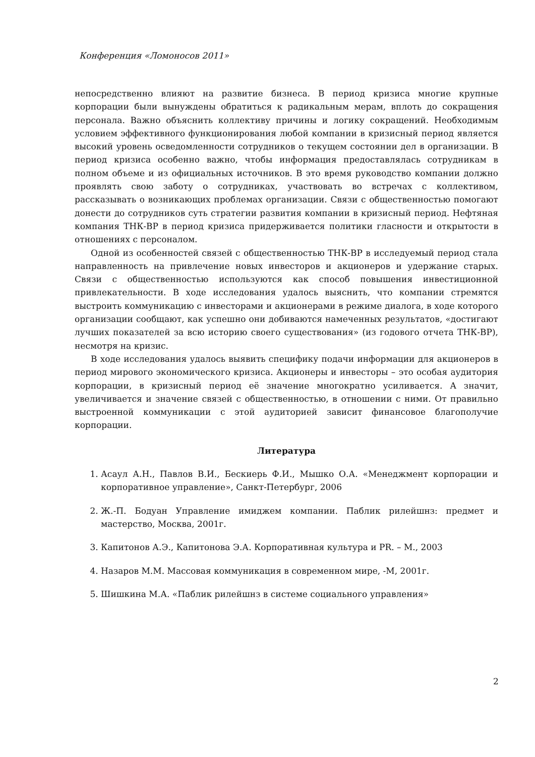Конференция «Ломоносов 2011»
непосредственно влияют на развитие бизнеса. В период кризиса многие крупные корпорации были вынуждены обратиться к радикальным мерам, вплоть до сокращения персонала. Важно объяснить коллективу причины и логику сокращений. Необходимым условием эффективного функционирования любой компании в кризисный период является высокий уровень осведомленности сотрудников о текущем состоянии дел в организации. В период кризиса особенно важно, чтобы информация предоставлялась сотрудникам в полном объеме и из официальных источников. В это время руководство компании должно проявлять свою заботу о сотрудниках, участвовать во встречах с коллективом, рассказывать о возникающих проблемах организации. Связи с общественностью помогают донести до сотрудников суть стратегии развития компании в кризисный период. Нефтяная компания ТНК-ВР в период кризиса придерживается политики гласности и открытости в отношениях с персоналом.
Одной из особенностей связей с общественностью ТНК-ВР в исследуемый период стала направленность на привлечение новых инвесторов и акционеров и удержание старых. Связи с общественностью используются как способ повышения инвестиционной привлекательности. В ходе исследования удалось выяснить, что компании стремятся выстроить коммуникацию с инвесторами и акционерами в режиме диалога, в ходе которого организации сообщают, как успешно они добиваются намеченных результатов, «достигают лучших показателей за всю историю своего существования» (из годового отчета ТНК-ВР), несмотря на кризис.
В ходе исследования удалось выявить специфику подачи информации для акционеров в период мирового экономического кризиса. Акционеры и инвесторы – это особая аудитория корпорации, в кризисный период её значение многократно усиливается. А значит, увеличивается и значение связей с общественностью, в отношении с ними. От правильно выстроенной коммуникации с этой аудиторией зависит финансовое благополучие корпорации.
Литература
1. Асаул А.Н., Павлов В.И., Бескиерь Ф.И., Мышко О.А. «Менеджмент корпорации и корпоративное управление», Санкт-Петербург, 2006
2. Ж.-П. Бодуан Управление имиджем компании. Паблик рилейшнз: предмет и мастерство, Москва, 2001г.
3. Капитонов А.Э., Капитонова Э.А. Корпоративная культура и PR. – М., 2003
4. Назаров М.М. Массовая коммуникация в современном мире, -М, 2001г.
5. Шишкина М.А. «Паблик рилейшнз в системе социального управления»
2